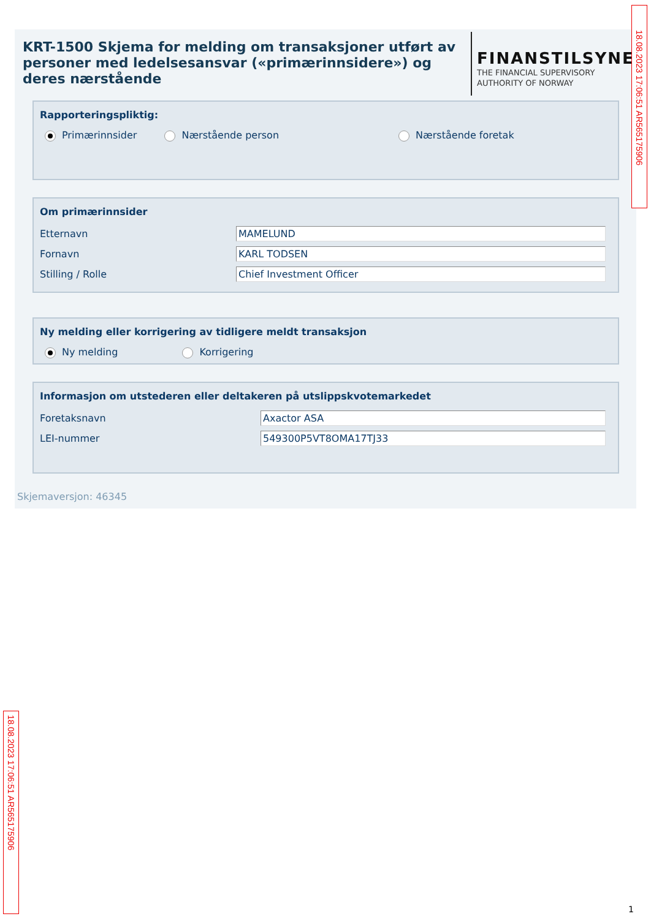KRT-1500 Skjema for melding om transaksjoner utført av personer med ledelsesansvar («primærinnsidere») og deres nærstående
FINANSTILSYNET
THE FINANCIAL SUPERVISORY
AUTHORITY OF NORWAY
Rapporteringspliktig:
Primærinnsider Nærstående person Nærstående foretak
Om primærinnsider
Etternavn MAMELUND
Fornavn KARL TODSEN
Stilling / Rolle Chief Investment Officer
Ny melding eller korrigering av tidligere meldt transaksjon
Ny melding Korrigering
Informasjon om utstederen eller deltakeren på utslippskvotemarkedet
Foretaksnavn Axactor ASA
LEI-nummer 549300P5VT8OMA17TJ33
Skjemaversjon: 46345
18.08.2023 17:06:51 AR565175906
18.08.2023 17:06:51 AR565175906
1